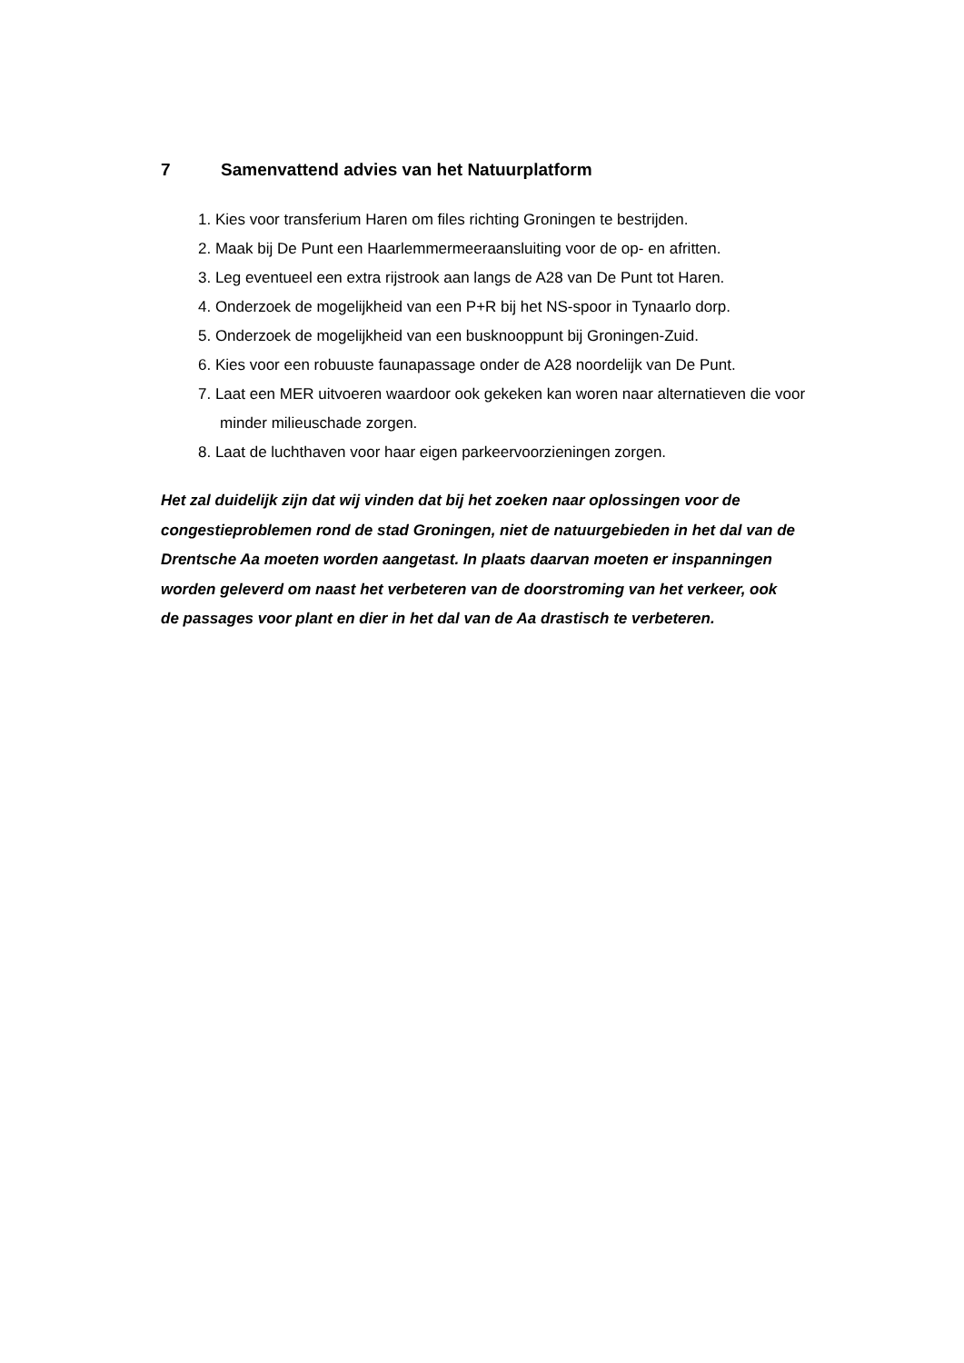7 Samenvattend advies van het Natuurplatform
1. Kies voor transferium Haren om files richting Groningen te bestrijden.
2. Maak bij De Punt een Haarlemmermeeraansluiting voor de op- en afritten.
3. Leg eventueel een extra rijstrook aan langs de A28 van De Punt tot Haren.
4. Onderzoek de mogelijkheid van een P+R bij het NS-spoor in Tynaarlo dorp.
5. Onderzoek de mogelijkheid van een busknooppunt bij Groningen-Zuid.
6. Kies voor een robuuste faunapassage onder de A28 noordelijk van De Punt.
7. Laat een MER uitvoeren waardoor ook gekeken kan woren naar alternatieven die voor minder milieuschade zorgen.
8. Laat de luchthaven voor haar eigen parkeervoorzieningen zorgen.
Het zal duidelijk zijn dat wij vinden dat bij het zoeken naar oplossingen voor de congestieproblemen rond de stad Groningen, niet de natuurgebieden in het dal van de Drentsche Aa moeten worden aangetast. In plaats daarvan moeten er inspanningen worden geleverd om naast het verbeteren van de doorstroming van het verkeer, ook de passages voor plant en dier in het dal van de Aa drastisch te verbeteren.